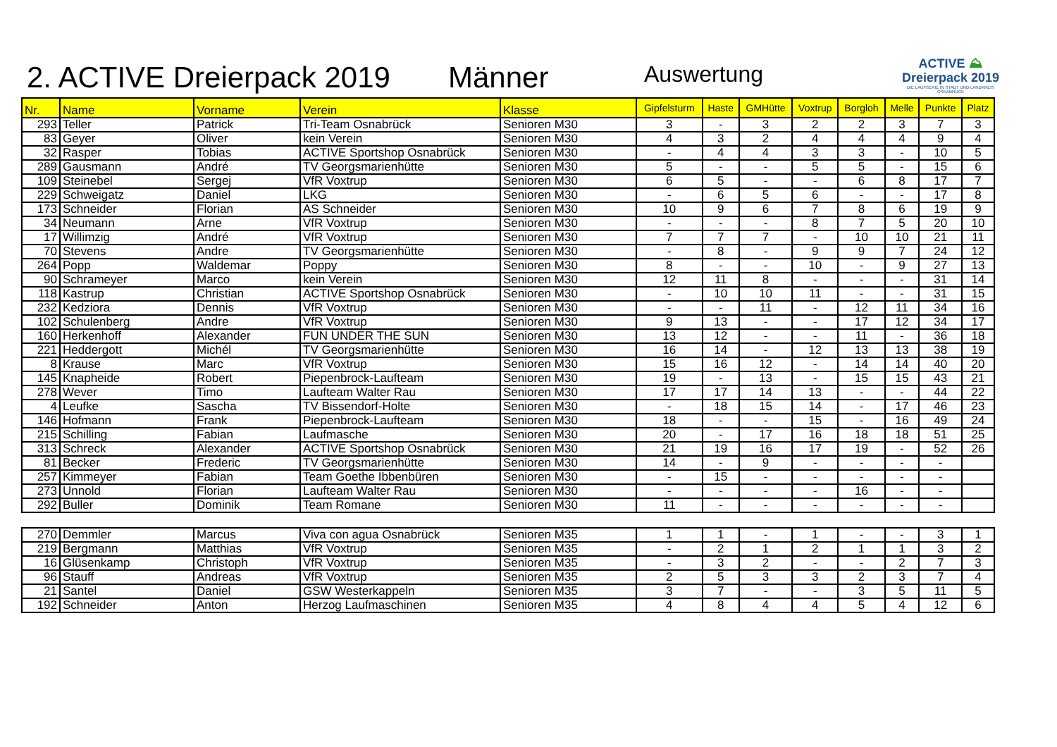2. ACTIVE Dreierpack 2019
Männer
Auswertung
ACTIVE ⛰
Dreierpack 2019
DIE LAUFSERIE IN STADT UND LANDKREIS OSNABRÜCK
| Nr. | Name | Vorname | Verein | Klasse | Gipfelsturm | Haste | GMHütte | Voxtrup | Borgloh | Melle | Punkte | Platz |
| --- | --- | --- | --- | --- | --- | --- | --- | --- | --- | --- | --- | --- |
| 293 | Teller | Patrick | Tri-Team Osnabrück | Senioren M30 | 3 | - | 3 | 2 | 2 | 3 | 7 | 3 |
| 83 | Geyer | Oliver | kein Verein | Senioren M30 | 4 | 3 | 2 | 4 | 4 | 4 | 9 | 4 |
| 32 | Rasper | Tobias | ACTIVE Sportshop Osnabrück | Senioren M30 | - | 4 | 4 | 3 | 3 | - | 10 | 5 |
| 289 | Gausmann | André | TV Georgsmarienhütte | Senioren M30 | 5 | - | - | 5 | 5 | - | 15 | 6 |
| 109 | Steinebel | Sergej | VfR Voxtrup | Senioren M30 | 6 | 5 | - | - | 6 | 8 | 17 | 7 |
| 229 | Schweigatz | Daniel | LKG | Senioren M30 | - | 6 | 5 | 6 | - | - | 17 | 8 |
| 173 | Schneider | Florian | AS Schneider | Senioren M30 | 10 | 9 | 6 | 7 | 8 | 6 | 19 | 9 |
| 34 | Neumann | Arne | VfR Voxtrup | Senioren M30 | - | - | - | 8 | 7 | 5 | 20 | 10 |
| 17 | Willimzig | André | VfR Voxtrup | Senioren M30 | 7 | 7 | 7 | - | 10 | 10 | 21 | 11 |
| 70 | Stevens | Andre | TV Georgsmarienhütte | Senioren M30 | - | 8 | - | 9 | 9 | 7 | 24 | 12 |
| 264 | Popp | Waldemar | Poppy | Senioren M30 | 8 | - | - | 10 | - | 9 | 27 | 13 |
| 90 | Schrameyer | Marco | kein Verein | Senioren M30 | 12 | 11 | 8 | - | - | - | 31 | 14 |
| 118 | Kastrup | Christian | ACTIVE Sportshop Osnabrück | Senioren M30 | - | 10 | 10 | 11 | - | - | 31 | 15 |
| 232 | Kedziora | Dennis | VfR Voxtrup | Senioren M30 | - | - | 11 | - | 12 | 11 | 34 | 16 |
| 102 | Schulenberg | Andre | VfR Voxtrup | Senioren M30 | 9 | 13 | - | - | 17 | 12 | 34 | 17 |
| 160 | Herkenhoff | Alexander | FUN UNDER THE SUN | Senioren M30 | 13 | 12 | - | - | 11 | - | 36 | 18 |
| 221 | Heddergott | Michél | TV Georgsmarienhütte | Senioren M30 | 16 | 14 | - | 12 | 13 | 13 | 38 | 19 |
| 8 | Krause | Marc | VfR Voxtrup | Senioren M30 | 15 | 16 | 12 | - | 14 | 14 | 40 | 20 |
| 145 | Knapheide | Robert | Piepenbrock-Laufteam | Senioren M30 | 19 | - | 13 | - | 15 | 15 | 43 | 21 |
| 278 | Wever | Timo | Laufteam Walter Rau | Senioren M30 | 17 | 17 | 14 | 13 | - | - | 44 | 22 |
| 4 | Leufke | Sascha | TV Bissendorf-Holte | Senioren M30 | - | 18 | 15 | 14 | - | 17 | 46 | 23 |
| 146 | Hofmann | Frank | Piepenbrock-Laufteam | Senioren M30 | 18 | - | - | 15 | - | 16 | 49 | 24 |
| 215 | Schilling | Fabian | Laufmasche | Senioren M30 | 20 | - | 17 | 16 | 18 | 18 | 51 | 25 |
| 313 | Schreck | Alexander | ACTIVE Sportshop Osnabrück | Senioren M30 | 21 | 19 | 16 | 17 | 19 | - | 52 | 26 |
| 81 | Becker | Frederic | TV Georgsmarienhütte | Senioren M30 | 14 | - | 9 | - | - | - | - | |
| 257 | Kimmeyer | Fabian | Team Goethe Ibbenbüren | Senioren M30 | - | 15 | - | - | - | - | - | |
| 273 | Unnold | Florian | Laufteam Walter Rau | Senioren M30 | - | - | - | - | 16 | - | - | |
| 292 | Buller | Dominik | Team Romane | Senioren M30 | 11 | - | - | - | - | - | - | |
| 270 | Demmler | Marcus | Viva con agua Osnabrück | Senioren M35 | 1 | 1 | - | 1 | - | - | 3 | 1 |
| 219 | Bergmann | Matthias | VfR Voxtrup | Senioren M35 | - | 2 | 1 | 2 | 1 | 1 | 3 | 2 |
| 16 | Glüsenkamp | Christoph | VfR Voxtrup | Senioren M35 | - | 3 | 2 | - | - | 2 | 7 | 3 |
| 96 | Stauff | Andreas | VfR Voxtrup | Senioren M35 | 2 | 5 | 3 | 3 | 2 | 3 | 7 | 4 |
| 21 | Santel | Daniel | GSW Westerkappeln | Senioren M35 | 3 | 7 | - | - | 3 | 5 | 11 | 5 |
| 192 | Schneider | Anton | Herzog Laufmaschinen | Senioren M35 | 4 | 8 | 4 | 4 | 5 | 4 | 12 | 6 |